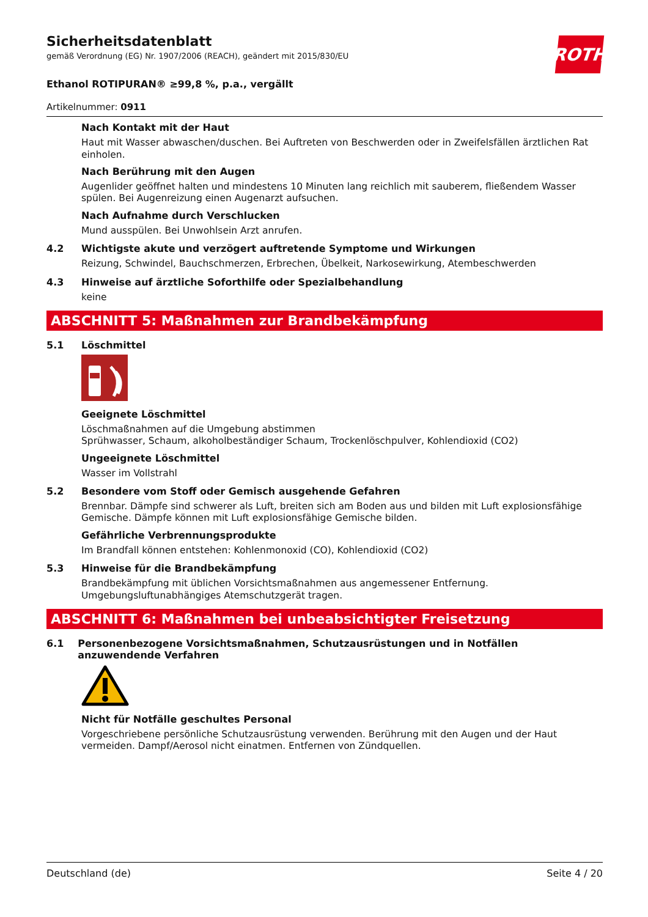ROTH
Sicherheitsdatenblatt
gemäß Verordnung (EG) Nr. 1907/2006 (REACH), geändert mit 2015/830/EU
Ethanol ROTIPURAN® ≥99,8 %, p.a., vergällt
Artikelnummer: 0911
Nach Kontakt mit der Haut
Haut mit Wasser abwaschen/duschen. Bei Auftreten von Beschwerden oder in Zweifelsfällen ärztlichen Rat einholen.
Nach Berührung mit den Augen
Augenlider geöffnet halten und mindestens 10 Minuten lang reichlich mit sauberem, fließendem Wasser spülen. Bei Augenreizung einen Augenarzt aufsuchen.
Nach Aufnahme durch Verschlucken
Mund ausspülen. Bei Unwohlsein Arzt anrufen.
4.2 Wichtigste akute und verzögert auftretende Symptome und Wirkungen
Reizung, Schwindel, Bauchschmerzen, Erbrechen, Übelkeit, Narkosewirkung, Atembeschwerden
4.3 Hinweise auf ärztliche Soforthilfe oder Spezialbehandlung
keine
ABSCHNITT 5: Maßnahmen zur Brandbekämpfung
5.1 Löschmittel
Geeignete Löschmittel
Löschmaßnahmen auf die Umgebung abstimmen
Sprühwasser, Schaum, alkoholbeständiger Schaum, Trockenlöschpulver, Kohlendioxid (CO2)
Ungeeignete Löschmittel
Wasser im Vollstrahl
5.2 Besondere vom Stoff oder Gemisch ausgehende Gefahren
Brennbar. Dämpfe sind schwerer als Luft, breiten sich am Boden aus und bilden mit Luft explosionsfähige Gemische. Dämpfe können mit Luft explosionsfähige Gemische bilden.
Gefährliche Verbrennungsprodukte
Im Brandfall können entstehen: Kohlenmonoxid (CO), Kohlendioxid (CO2)
5.3 Hinweise für die Brandbekämpfung
Brandbekämpfung mit üblichen Vorsichtsmaßnahmen aus angemessener Entfernung. Umgebungsluftunabhängiges Atemschutzgerät tragen.
ABSCHNITT 6: Maßnahmen bei unbeabsichtigter Freisetzung
6.1 Personenbezogene Vorsichtsmaßnahmen, Schutzausrüstungen und in Notfällen anzuwendende Verfahren
Nicht für Notfälle geschultes Personal
Vorgeschriebene persönliche Schutzausrüstung verwenden. Berührung mit den Augen und der Haut vermeiden. Dampf/Aerosol nicht einatmen. Entfernen von Zündquellen.
Deutschland (de) Seite 4 / 20